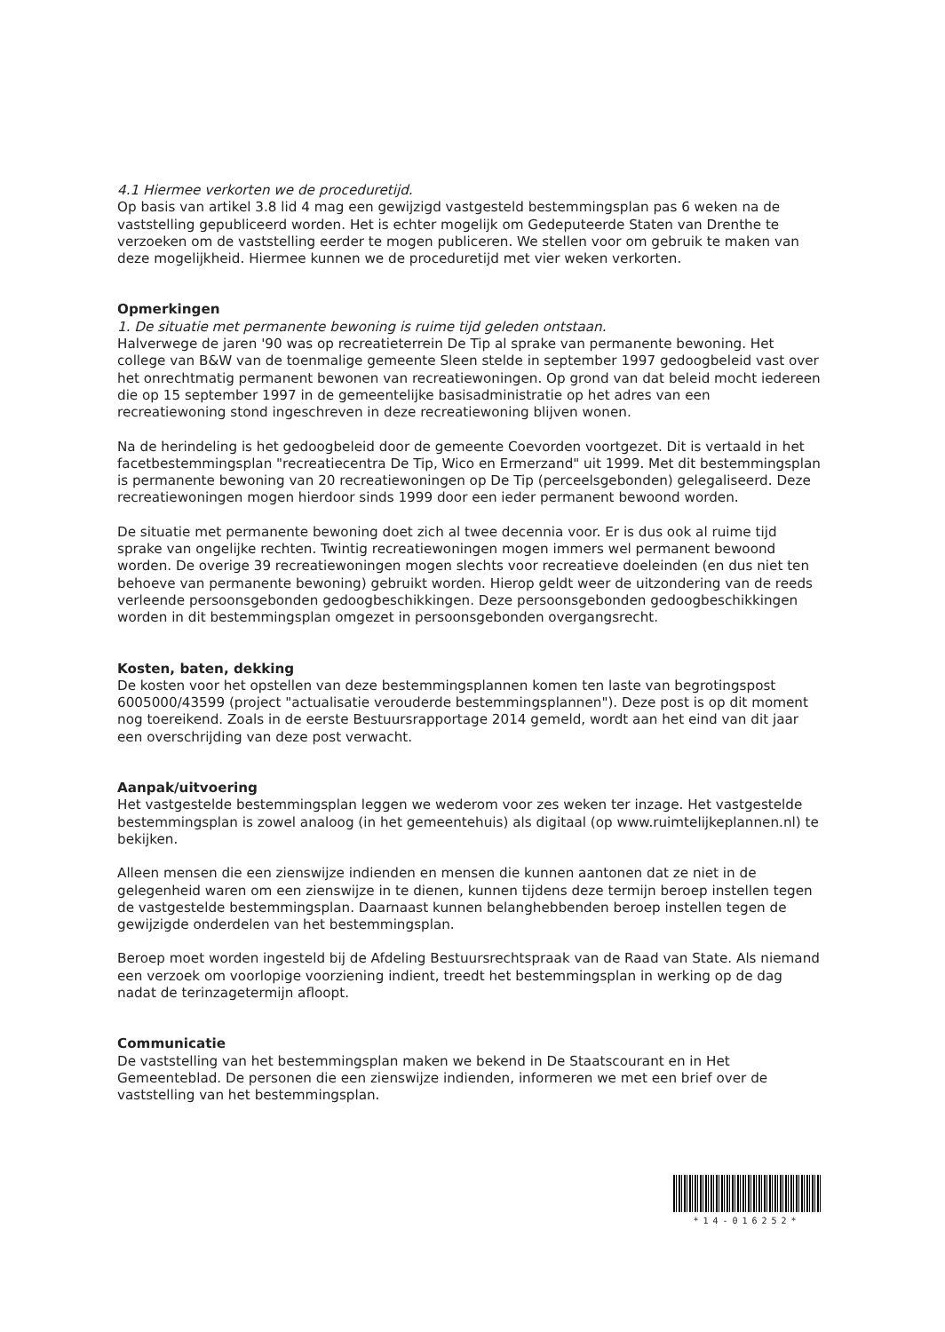4.1 Hiermee verkorten we de proceduretijd.
Op basis van artikel 3.8 lid 4 mag een gewijzigd vastgesteld bestemmingsplan pas 6 weken na de vaststelling gepubliceerd worden. Het is echter mogelijk om Gedeputeerde Staten van Drenthe te verzoeken om de vaststelling eerder te mogen publiceren. We stellen voor om gebruik te maken van deze mogelijkheid. Hiermee kunnen we de proceduretijd met vier weken verkorten.
Opmerkingen
1. De situatie met permanente bewoning is ruime tijd geleden ontstaan.
Halverwege de jaren '90 was op recreatieterrein De Tip al sprake van permanente bewoning. Het college van B&W van de toenmalige gemeente Sleen stelde in september 1997 gedoogbeleid vast over het onrechtmatig permanent bewonen van recreatiewoningen. Op grond van dat beleid mocht iedereen die op 15 september 1997 in de gemeentelijke basisadministratie op het adres van een recreatiewoning stond ingeschreven in deze recreatiewoning blijven wonen.
Na de herindeling is het gedoogbeleid door de gemeente Coevorden voortgezet. Dit is vertaald in het facetbestemmingsplan "recreatiecentra De Tip, Wico en Ermerzand" uit 1999. Met dit bestemmingsplan is permanente bewoning van 20 recreatiewoningen op De Tip (perceelsgebonden) gelegaliseerd. Deze recreatiewoningen mogen hierdoor sinds 1999 door een ieder permanent bewoond worden.
De situatie met permanente bewoning doet zich al twee decennia voor. Er is dus ook al ruime tijd sprake van ongelijke rechten. Twintig recreatiewoningen mogen immers wel permanent bewoond worden. De overige 39 recreatiewoningen mogen slechts voor recreatieve doeleinden (en dus niet ten behoeve van permanente bewoning) gebruikt worden. Hierop geldt weer de uitzondering van de reeds verleende persoonsgebonden gedoogbeschikkingen. Deze persoonsgebonden gedoogbeschikkingen worden in dit bestemmingsplan omgezet in persoonsgebonden overgangsrecht.
Kosten, baten, dekking
De kosten voor het opstellen van deze bestemmingsplannen komen ten laste van begrotingspost 6005000/43599 (project "actualisatie verouderde bestemmingsplannen"). Deze post is op dit moment nog toereikend. Zoals in de eerste Bestuursrapportage 2014 gemeld, wordt aan het eind van dit jaar een overschrijding van deze post verwacht.
Aanpak/uitvoering
Het vastgestelde bestemmingsplan leggen we wederom voor zes weken ter inzage. Het vastgestelde bestemmingsplan is zowel analoog (in het gemeentehuis) als digitaal (op www.ruimtelijkeplannen.nl) te bekijken.
Alleen mensen die een zienswijze indienden en mensen die kunnen aantonen dat ze niet in de gelegenheid waren om een zienswijze in te dienen, kunnen tijdens deze termijn beroep instellen tegen de vastgestelde bestemmingsplan. Daarnaast kunnen belanghebbenden beroep instellen tegen de gewijzigde onderdelen van het bestemmingsplan.
Beroep moet worden ingesteld bij de Afdeling Bestuursrechtspraak van de Raad van State. Als niemand een verzoek om voorlopige voorziening indient, treedt het bestemmingsplan in werking op de dag nadat de terinzagetermijn afloopt.
Communicatie
De vaststelling van het bestemmingsplan maken we bekend in De Staatscourant en in Het Gemeenteblad. De personen die een zienswijze indienden, informeren we met een brief over de vaststelling van het bestemmingsplan.
*14-016252*